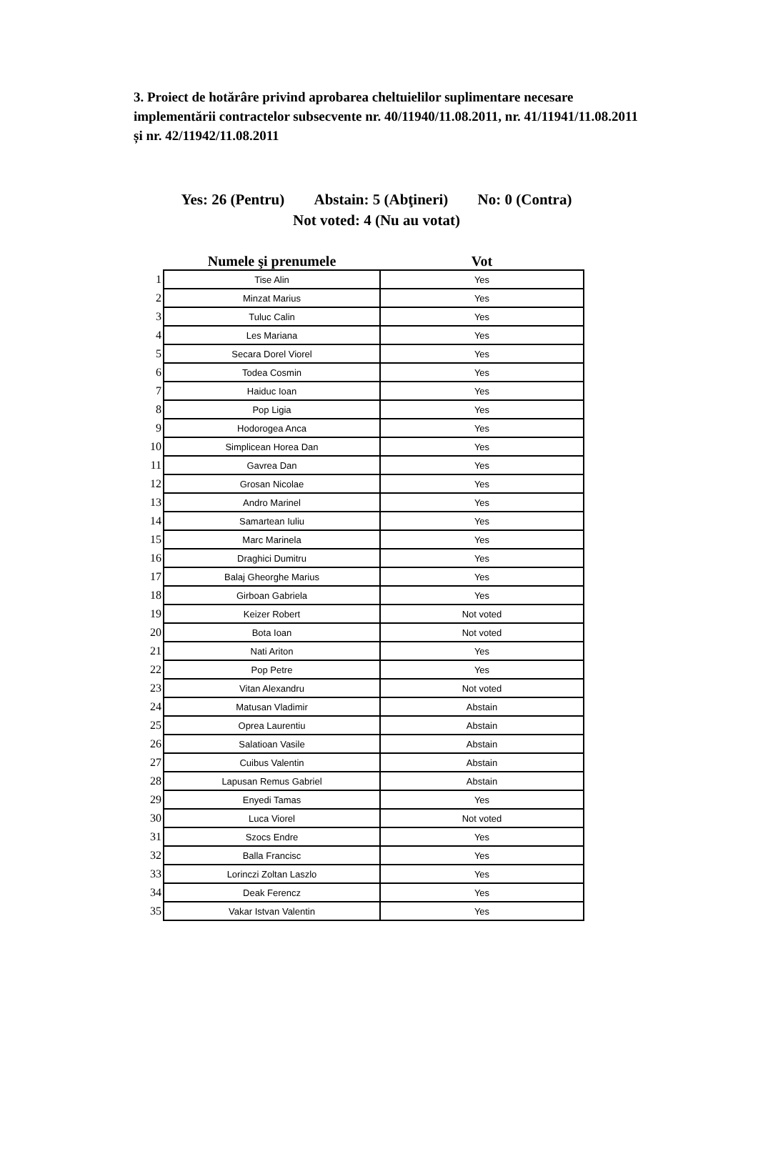3. Proiect de hotărâre privind aprobarea cheltuielilor suplimentare necesare implementării contractelor subsecvente nr. 40/11940/11.08.2011, nr. 41/11941/11.08.2011 și nr. 42/11942/11.08.2011
Yes: 26 (Pentru) Abstain: 5 (Abţineri) No: 0 (Contra) Not voted: 4 (Nu au votat)
| | Numele şi prenumele | Vot |
| --- | --- | --- |
| 1 | Tise Alin | Yes |
| 2 | Minzat Marius | Yes |
| 3 | Tuluc Calin | Yes |
| 4 | Les Mariana | Yes |
| 5 | Secara Dorel Viorel | Yes |
| 6 | Todea Cosmin | Yes |
| 7 | Haiduc Ioan | Yes |
| 8 | Pop Ligia | Yes |
| 9 | Hodorogea Anca | Yes |
| 10 | Simplicean Horea Dan | Yes |
| 11 | Gavrea Dan | Yes |
| 12 | Grosan Nicolae | Yes |
| 13 | Andro Marinel | Yes |
| 14 | Samartean Iuliu | Yes |
| 15 | Marc Marinela | Yes |
| 16 | Draghici Dumitru | Yes |
| 17 | Balaj Gheorghe Marius | Yes |
| 18 | Girboan Gabriela | Yes |
| 19 | Keizer Robert | Not voted |
| 20 | Bota Ioan | Not voted |
| 21 | Nati Ariton | Yes |
| 22 | Pop Petre | Yes |
| 23 | Vitan Alexandru | Not voted |
| 24 | Matusan Vladimir | Abstain |
| 25 | Oprea Laurentiu | Abstain |
| 26 | Salatioan Vasile | Abstain |
| 27 | Cuibus Valentin | Abstain |
| 28 | Lapusan Remus Gabriel | Abstain |
| 29 | Enyedi Tamas | Yes |
| 30 | Luca Viorel | Not voted |
| 31 | Szocs Endre | Yes |
| 32 | Balla Francisc | Yes |
| 33 | Lorinczi Zoltan Laszlo | Yes |
| 34 | Deak Ferencz | Yes |
| 35 | Vakar Istvan Valentin | Yes |